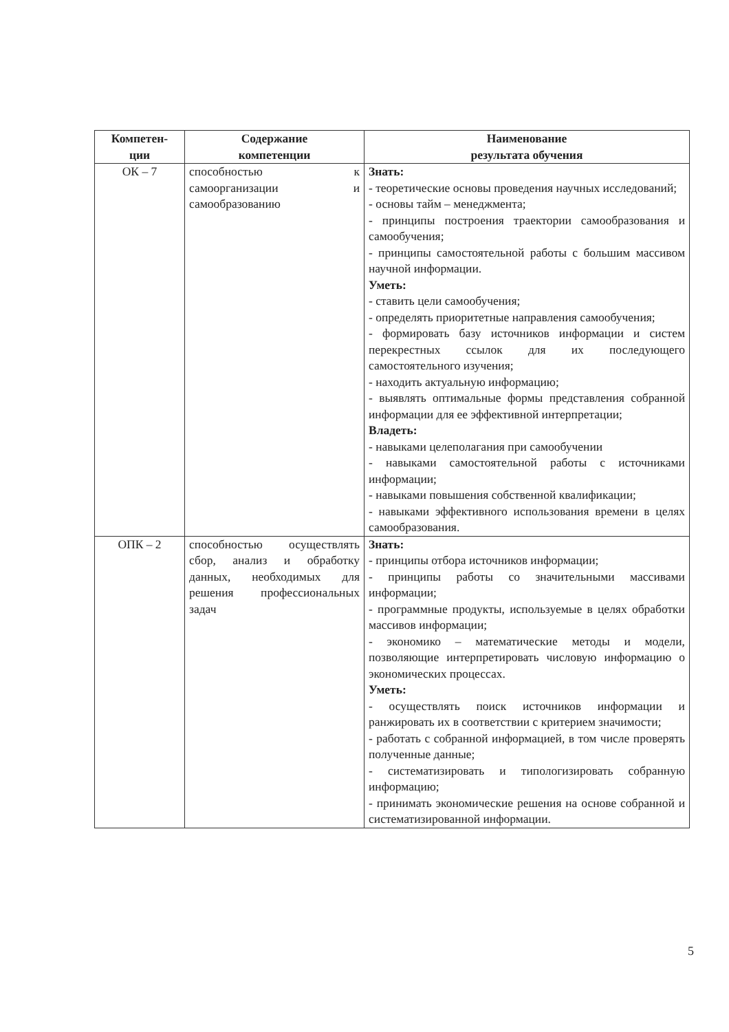| Компетен- ции | Содержание компетенции | Наименование результата обучения |
| --- | --- | --- |
| ОК – 7 | способностью к самоорганизации и самообразованию | Знать: - теоретические основы проведения научных исследований; - основы тайм – менеджмента; - принципы построения траектории самообразования и самообучения; - принципы самостоятельной работы с большим массивом научной информации. Уметь: - ставить цели самообучения; - определять приоритетные направления самообучения; - формировать базу источников информации и систем перекрестных ссылок для их последующего самостоятельного изучения; - находить актуальную информацию; - выявлять оптимальные формы представления собранной информации для ее эффективной интерпретации; Владеть: - навыками целеполагания при самообучении - навыками самостоятельной работы с источниками информации; - навыками повышения собственной квалификации; - навыками эффективного использования времени в целях самообразования. |
| ОПК – 2 | способностью осуществлять сбор, анализ и обработку данных, необходимых для решения профессиональных задач | Знать: - принципы отбора источников информации; - принципы работы со значительными массивами информации; - программные продукты, используемые в целях обработки массивов информации; - экономико – математические методы и модели, позволяющие интерпретировать числовую информацию о экономических процессах. Уметь: - осуществлять поиск источников информации и ранжировать их в соответствии с критерием значимости; - работать с собранной информацией, в том числе проверять полученные данные; - систематизировать и типологизировать собранную информацию; - принимать экономические решения на основе собранной и систематизированной информации. |
5